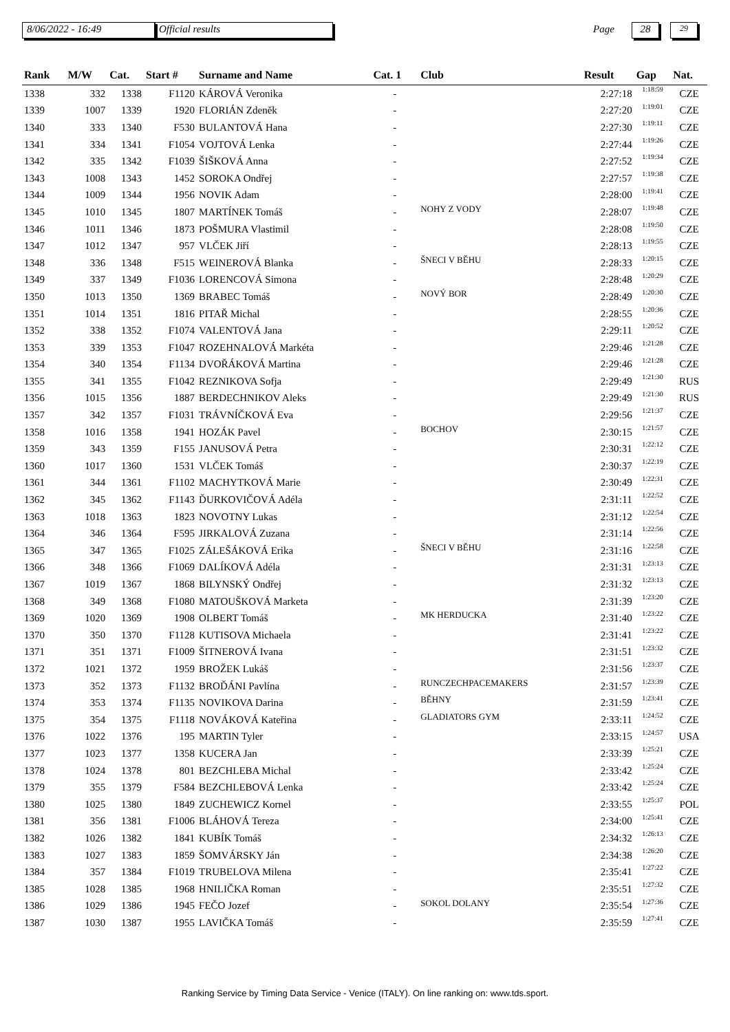8/06/2022 - 16:49 Official results Page 28 29
| Rank | M/W | Cat. | Start # | Surname and Name | Cat. 1 | Club | Result | Gap | Nat. |
| --- | --- | --- | --- | --- | --- | --- | --- | --- | --- |
| 1338 | 332 | 1338 | F1120 | KÁROVÁ Veronika | - | | 2:27:18 | 1:18:59 | CZE |
| 1339 | 1007 | 1339 | 1920 | FLORIÁN Zdeněk | - | | 2:27:20 | 1:19:01 | CZE |
| 1340 | 333 | 1340 | F530 | BULANTOVÁ Hana | - | | 2:27:30 | 1:19:11 | CZE |
| 1341 | 334 | 1341 | F1054 | VOJTOVÁ Lenka | - | | 2:27:44 | 1:19:26 | CZE |
| 1342 | 335 | 1342 | F1039 | ŠIŠKOVÁ Anna | - | | 2:27:52 | 1:19:34 | CZE |
| 1343 | 1008 | 1343 | 1452 | SOROKA Ondřej | - | | 2:27:57 | 1:19:38 | CZE |
| 1344 | 1009 | 1344 | 1956 | NOVIK Adam | - | | 2:28:00 | 1:19:41 | CZE |
| 1345 | 1010 | 1345 | 1807 | MARTÍNEK Tomáš | - | NOHY Z VODY | 2:28:07 | 1:19:48 | CZE |
| 1346 | 1011 | 1346 | 1873 | POŠMURA Vlastimil | - | | 2:28:08 | 1:19:50 | CZE |
| 1347 | 1012 | 1347 | 957 | VLČEK Jiří | - | | 2:28:13 | 1:19:55 | CZE |
| 1348 | 336 | 1348 | F515 | WEINEROVÁ Blanka | - | ŠNECI V BĚHU | 2:28:33 | 1:20:15 | CZE |
| 1349 | 337 | 1349 | F1036 | LORENCOVÁ Simona | - | | 2:28:48 | 1:20:29 | CZE |
| 1350 | 1013 | 1350 | 1369 | BRABEC Tomáš | - | NOVÝ BOR | 2:28:49 | 1:20:30 | CZE |
| 1351 | 1014 | 1351 | 1816 | PITAŘ Michal | - | | 2:28:55 | 1:20:36 | CZE |
| 1352 | 338 | 1352 | F1074 | VALENTOVÁ Jana | - | | 2:29:11 | 1:20:52 | CZE |
| 1353 | 339 | 1353 | F1047 | ROZEHNALOVÁ Markéta | - | | 2:29:46 | 1:21:28 | CZE |
| 1354 | 340 | 1354 | F1134 | DVOŘÁKOVÁ Martina | - | | 2:29:46 | 1:21:28 | CZE |
| 1355 | 341 | 1355 | F1042 | REZNIKOVA Sofja | - | | 2:29:49 | 1:21:30 | RUS |
| 1356 | 1015 | 1356 | 1887 | BERDECHNIKOV Aleks | - | | 2:29:49 | 1:21:30 | RUS |
| 1357 | 342 | 1357 | F1031 | TRÁVNÍČKOVÁ Eva | - | | 2:29:56 | 1:21:37 | CZE |
| 1358 | 1016 | 1358 | 1941 | HOZÁK Pavel | - | BOCHOV | 2:30:15 | 1:21:57 | CZE |
| 1359 | 343 | 1359 | F155 | JANUSOVÁ Petra | - | | 2:30:31 | 1:22:12 | CZE |
| 1360 | 1017 | 1360 | 1531 | VLČEK Tomáš | - | | 2:30:37 | 1:22:19 | CZE |
| 1361 | 344 | 1361 | F1102 | MACHYTKOVÁ Marie | - | | 2:30:49 | 1:22:31 | CZE |
| 1362 | 345 | 1362 | F1143 | ĎURKOVIČOVÁ Adéla | - | | 2:31:11 | 1:22:52 | CZE |
| 1363 | 1018 | 1363 | 1823 | NOVOTNY Lukas | - | | 2:31:12 | 1:22:54 | CZE |
| 1364 | 346 | 1364 | F595 | JIRKALOVÁ Zuzana | - | | 2:31:14 | 1:22:56 | CZE |
| 1365 | 347 | 1365 | F1025 | ZÁLEŠÁKOVÁ Erika | - | ŠNECI V BĚHU | 2:31:16 | 1:22:58 | CZE |
| 1366 | 348 | 1366 | F1069 | DALÍKOVÁ Adéla | - | | 2:31:31 | 1:23:13 | CZE |
| 1367 | 1019 | 1367 | 1868 | BILYNSKÝ Ondřej | - | | 2:31:32 | 1:23:13 | CZE |
| 1368 | 349 | 1368 | F1080 | MATOUŠKOVÁ Marketa | - | | 2:31:39 | 1:23:20 | CZE |
| 1369 | 1020 | 1369 | 1908 | OLBERT Tomáš | - | MK HERDUCKA | 2:31:40 | 1:23:22 | CZE |
| 1370 | 350 | 1370 | F1128 | KUTISOVA Michaela | - | | 2:31:41 | 1:23:22 | CZE |
| 1371 | 351 | 1371 | F1009 | ŠITNEROVÁ Ivana | - | | 2:31:51 | 1:23:32 | CZE |
| 1372 | 1021 | 1372 | 1959 | BROŽEK Lukáš | - | | 2:31:56 | 1:23:37 | CZE |
| 1373 | 352 | 1373 | F1132 | BROĎÁNI Pavlína | - | RUNCZECHPACEMAKERS | 2:31:57 | 1:23:39 | CZE |
| 1374 | 353 | 1374 | F1135 | NOVIKOVA Darina | - | BĚHNY | 2:31:59 | 1:23:41 | CZE |
| 1375 | 354 | 1375 | F1118 | NOVÁKOVÁ Kateřina | - | GLADIATORS GYM | 2:33:11 | 1:24:52 | CZE |
| 1376 | 1022 | 1376 | 195 | MARTIN Tyler | - | | 2:33:15 | 1:24:57 | USA |
| 1377 | 1023 | 1377 | 1358 | KUCERA Jan | - | | 2:33:39 | 1:25:21 | CZE |
| 1378 | 1024 | 1378 | 801 | BEZCHLEBA Michal | - | | 2:33:42 | 1:25:24 | CZE |
| 1379 | 355 | 1379 | F584 | BEZCHLEBOVÁ Lenka | - | | 2:33:42 | 1:25:24 | CZE |
| 1380 | 1025 | 1380 | 1849 | ZUCHEWICZ Kornel | - | | 2:33:55 | 1:25:37 | POL |
| 1381 | 356 | 1381 | F1006 | BLÁHOVÁ Tereza | - | | 2:34:00 | 1:25:41 | CZE |
| 1382 | 1026 | 1382 | 1841 | KUBÍK Tomáš | - | | 2:34:32 | 1:26:13 | CZE |
| 1383 | 1027 | 1383 | 1859 | ŠOMVÁRSKY Ján | - | | 2:34:38 | 1:26:20 | CZE |
| 1384 | 357 | 1384 | F1019 | TRUBELOVA Milena | - | | 2:35:41 | 1:27:22 | CZE |
| 1385 | 1028 | 1385 | 1968 | HNILIČKA Roman | - | | 2:35:51 | 1:27:32 | CZE |
| 1386 | 1029 | 1386 | 1945 | FEČO Jozef | - | SOKOL DOLANY | 2:35:54 | 1:27:36 | CZE |
| 1387 | 1030 | 1387 | 1955 | LAVIČKA Tomáš | - | | 2:35:59 | 1:27:41 | CZE |
Ranking Service by Timing Data Service - Venice (ITALY). On line ranking on: www.tds.sport.